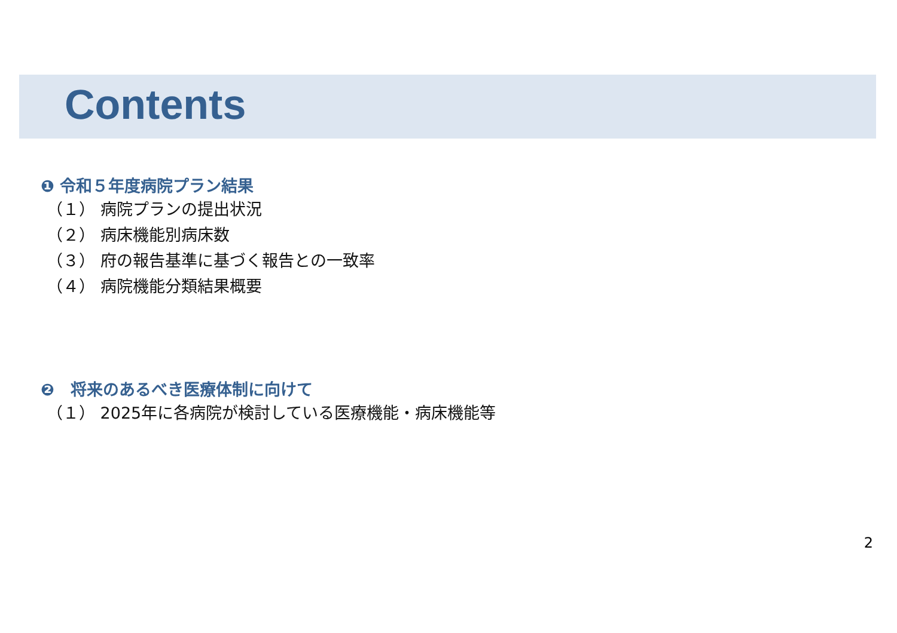Contents
❶ 令和５年度病院プラン結果
（１） 病院プランの提出状況
（２） 病床機能別病床数
（３） 府の報告基準に基づく報告との一致率
（４） 病院機能分類結果概要
❷　将来のあるべき医療体制に向けて
（１） 2025年に各病院が検討している医療機能・病床機能等
2